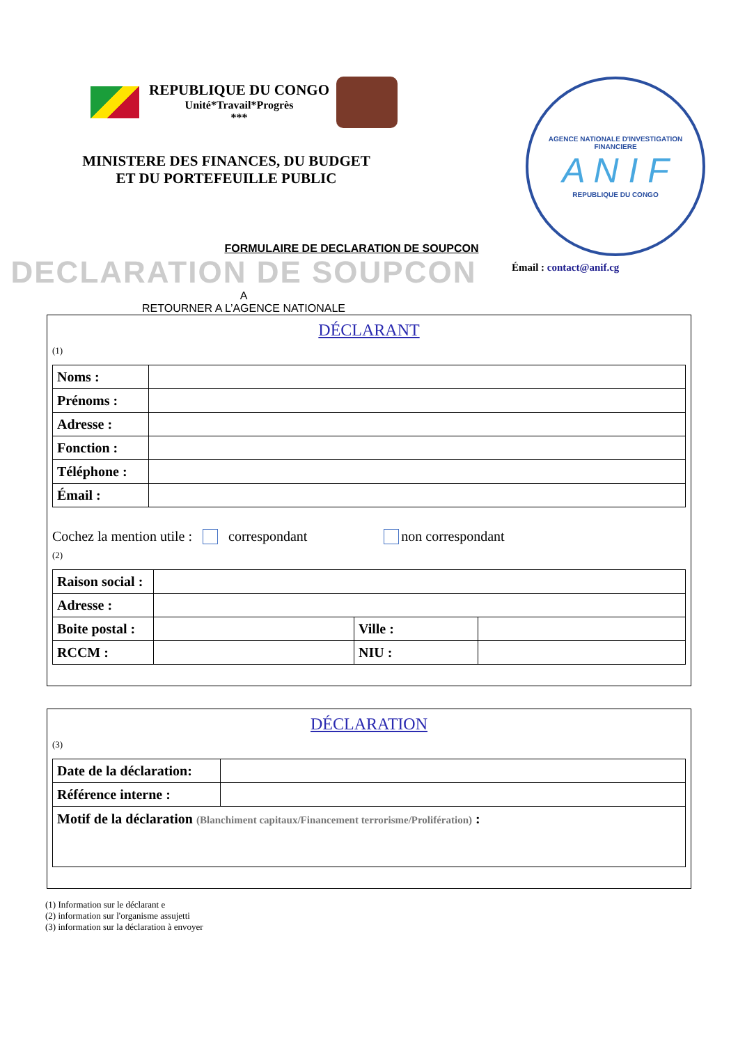REPUBLIQUE DU CONGO
Unité*Travail*Progrès
***
MINISTERE DES FINANCES, DU BUDGET
ET DU PORTEFEUILLE PUBLIC
AGENCE NATIONALE D'INVESTIGATION FINANCIERE
A N I F
REPUBLIQUE DU CONGO
FORMULAIRE DE DECLARATION DE SOUPCON
DECLARATION DE SOUPCON
A
RETOURNER A L’AGENCE NATIONALE
Émail : contact@anif.cg
DÉCLARANT
(1)
| Noms : | |
| Prénoms : | |
| Adresse : | |
| Fonction : | |
| Téléphone : | |
| Émail : | |
Cochez la mention utile : correspondant non correspondant
(2)
| Raison social : | | | |
| Adresse : | | | |
| Boite postal : | | Ville : | |
| RCCM : | | NIU : | |
DÉCLARATION
(3)
| Date de la déclaration: | |
| Référence interne : | |
| Motif de la déclaration (Blanchiment capitaux/Financement terrorisme/Prolifération) : | |
(1) Information sur le déclarant e
(2) information sur l'organisme assujetti
(3) information sur la déclaration à envoyer